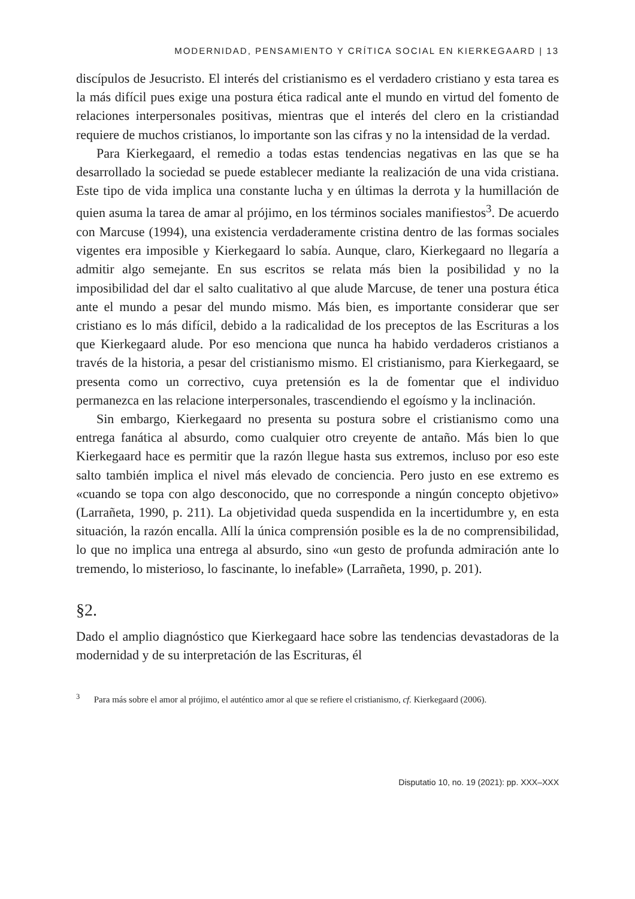MODERNIDAD, PENSAMIENTO Y CRÍTICA SOCIAL EN KIERKEGAARD | 13
discípulos de Jesucristo. El interés del cristianismo es el verdadero cristiano y esta tarea es la más difícil pues exige una postura ética radical ante el mundo en virtud del fomento de relaciones interpersonales positivas, mientras que el interés del clero en la cristiandad requiere de muchos cristianos, lo importante son las cifras y no la intensidad de la verdad.
Para Kierkegaard, el remedio a todas estas tendencias negativas en las que se ha desarrollado la sociedad se puede establecer mediante la realización de una vida cristiana. Este tipo de vida implica una constante lucha y en últimas la derrota y la humillación de quien asuma la tarea de amar al prójimo, en los términos sociales manifiestos<sup>3</sup>. De acuerdo con Marcuse (1994), una existencia verdaderamente cristina dentro de las formas sociales vigentes era imposible y Kierkegaard lo sabía. Aunque, claro, Kierkegaard no llegaría a admitir algo semejante. En sus escritos se relata más bien la posibilidad y no la imposibilidad del dar el salto cualitativo al que alude Marcuse, de tener una postura ética ante el mundo a pesar del mundo mismo. Más bien, es importante considerar que ser cristiano es lo más difícil, debido a la radicalidad de los preceptos de las Escrituras a los que Kierkegaard alude. Por eso menciona que nunca ha habido verdaderos cristianos a través de la historia, a pesar del cristianismo mismo. El cristianismo, para Kierkegaard, se presenta como un correctivo, cuya pretensión es la de fomentar que el individuo permanezca en las relacione interpersonales, trascendiendo el egoísmo y la inclinación.
Sin embargo, Kierkegaard no presenta su postura sobre el cristianismo como una entrega fanática al absurdo, como cualquier otro creyente de antaño. Más bien lo que Kierkegaard hace es permitir que la razón llegue hasta sus extremos, incluso por eso este salto también implica el nivel más elevado de conciencia. Pero justo en ese extremo es «cuando se topa con algo desconocido, que no corresponde a ningún concepto objetivo» (Larrañeta, 1990, p. 211). La objetividad queda suspendida en la incertidumbre y, en esta situación, la razón encalla. Allí la única comprensión posible es la de no comprensibilidad, lo que no implica una entrega al absurdo, sino «un gesto de profunda admiración ante lo tremendo, lo misterioso, lo fascinante, lo inefable» (Larrañeta, 1990, p. 201).
§2.
Dado el amplio diagnóstico que Kierkegaard hace sobre las tendencias devastadoras de la modernidad y de su interpretación de las Escrituras, él
<sup>3</sup> Para más sobre el amor al prójimo, el auténtico amor al que se refiere el cristianismo, cf. Kierkegaard (2006).
Disputatio 10, no. 19 (2021): pp. XXX–XXX